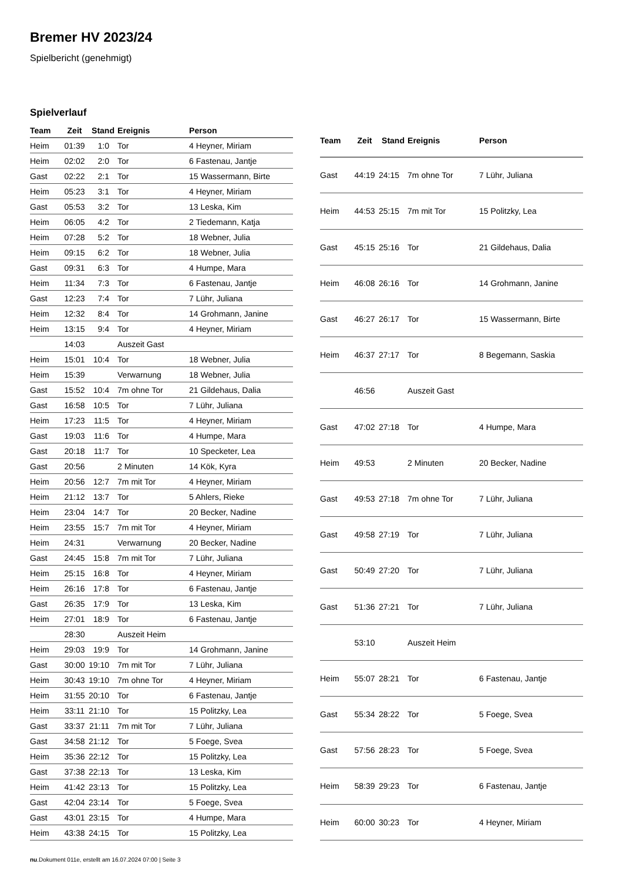Bremer HV 2023/24
Spielbericht (genehmigt)
Spielverlauf
| Team | Zeit | Stand | Ereignis | Person |
| --- | --- | --- | --- | --- |
| Heim | 01:39 | 1:0 | Tor | 4 Heyner, Miriam |
| Heim | 02:02 | 2:0 | Tor | 6 Fastenau, Jantje |
| Gast | 02:22 | 2:1 | Tor | 15 Wassermann, Birte |
| Heim | 05:23 | 3:1 | Tor | 4 Heyner, Miriam |
| Gast | 05:53 | 3:2 | Tor | 13 Leska, Kim |
| Heim | 06:05 | 4:2 | Tor | 2 Tiedemann, Katja |
| Heim | 07:28 | 5:2 | Tor | 18 Webner, Julia |
| Heim | 09:15 | 6:2 | Tor | 18 Webner, Julia |
| Gast | 09:31 | 6:3 | Tor | 4 Humpe, Mara |
| Heim | 11:34 | 7:3 | Tor | 6 Fastenau, Jantje |
| Gast | 12:23 | 7:4 | Tor | 7 Lühr, Juliana |
| Heim | 12:32 | 8:4 | Tor | 14 Grohmann, Janine |
| Heim | 13:15 | 9:4 | Tor | 4 Heyner, Miriam |
| | 14:03 | | Auszeit Gast | |
| Heim | 15:01 | 10:4 | Tor | 18 Webner, Julia |
| Heim | 15:39 | | Verwarnung | 18 Webner, Julia |
| Gast | 15:52 | 10:4 | 7m ohne Tor | 21 Gildehaus, Dalia |
| Gast | 16:58 | 10:5 | Tor | 7 Lühr, Juliana |
| Heim | 17:23 | 11:5 | Tor | 4 Heyner, Miriam |
| Gast | 19:03 | 11:6 | Tor | 4 Humpe, Mara |
| Gast | 20:18 | 11:7 | Tor | 10 Specketer, Lea |
| Gast | 20:56 | | 2 Minuten | 14 Kök, Kyra |
| Heim | 20:56 | 12:7 | 7m mit Tor | 4 Heyner, Miriam |
| Heim | 21:12 | 13:7 | Tor | 5 Ahlers, Rieke |
| Heim | 23:04 | 14:7 | Tor | 20 Becker, Nadine |
| Heim | 23:55 | 15:7 | 7m mit Tor | 4 Heyner, Miriam |
| Heim | 24:31 | | Verwarnung | 20 Becker, Nadine |
| Gast | 24:45 | 15:8 | 7m mit Tor | 7 Lühr, Juliana |
| Heim | 25:15 | 16:8 | Tor | 4 Heyner, Miriam |
| Heim | 26:16 | 17:8 | Tor | 6 Fastenau, Jantje |
| Gast | 26:35 | 17:9 | Tor | 13 Leska, Kim |
| Heim | 27:01 | 18:9 | Tor | 6 Fastenau, Jantje |
| | 28:30 | | Auszeit Heim | |
| Heim | 29:03 | 19:9 | Tor | 14 Grohmann, Janine |
| Gast | 30:00 | 19:10 | 7m mit Tor | 7 Lühr, Juliana |
| Heim | 30:43 | 19:10 | 7m ohne Tor | 4 Heyner, Miriam |
| Heim | 31:55 | 20:10 | Tor | 6 Fastenau, Jantje |
| Heim | 33:11 | 21:10 | Tor | 15 Politzky, Lea |
| Gast | 33:37 | 21:11 | 7m mit Tor | 7 Lühr, Juliana |
| Gast | 34:58 | 21:12 | Tor | 5 Foege, Svea |
| Heim | 35:36 | 22:12 | Tor | 15 Politzky, Lea |
| Gast | 37:38 | 22:13 | Tor | 13 Leska, Kim |
| Heim | 41:42 | 23:13 | Tor | 15 Politzky, Lea |
| Gast | 42:04 | 23:14 | Tor | 5 Foege, Svea |
| Gast | 43:01 | 23:15 | Tor | 4 Humpe, Mara |
| Heim | 43:38 | 24:15 | Tor | 15 Politzky, Lea |
| Team | Zeit | Stand | Ereignis | Person |
| --- | --- | --- | --- | --- |
| Gast | 44:19 | 24:15 | 7m ohne Tor | 7 Lühr, Juliana |
| Heim | 44:53 | 25:15 | 7m mit Tor | 15 Politzky, Lea |
| Gast | 45:15 | 25:16 | Tor | 21 Gildehaus, Dalia |
| Heim | 46:08 | 26:16 | Tor | 14 Grohmann, Janine |
| Gast | 46:27 | 26:17 | Tor | 15 Wassermann, Birte |
| Heim | 46:37 | 27:17 | Tor | 8 Begemann, Saskia |
| | 46:56 | | Auszeit Gast | |
| Gast | 47:02 | 27:18 | Tor | 4 Humpe, Mara |
| Heim | 49:53 | | 2 Minuten | 20 Becker, Nadine |
| Gast | 49:53 | 27:18 | 7m ohne Tor | 7 Lühr, Juliana |
| Gast | 49:58 | 27:19 | Tor | 7 Lühr, Juliana |
| Gast | 50:49 | 27:20 | Tor | 7 Lühr, Juliana |
| Gast | 51:36 | 27:21 | Tor | 7 Lühr, Juliana |
| | 53:10 | | Auszeit Heim | |
| Heim | 55:07 | 28:21 | Tor | 6 Fastenau, Jantje |
| Gast | 55:34 | 28:22 | Tor | 5 Foege, Svea |
| Gast | 57:56 | 28:23 | Tor | 5 Foege, Svea |
| Heim | 58:39 | 29:23 | Tor | 6 Fastenau, Jantje |
| Heim | 60:00 | 30:23 | Tor | 4 Heyner, Miriam |
nu.Dokument 011e, erstellt am 16.07.2024 07:00 | Seite 3